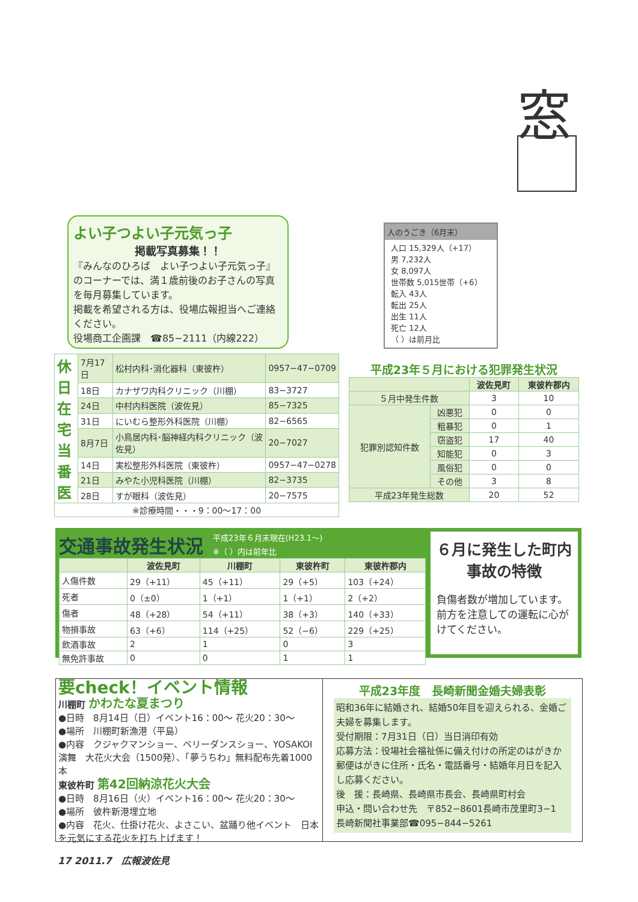窓
よい子つよい子元気っ子
掲載写真募集！！
『みんなのひろば　よい子つよい子元気っ子』のコーナーでは、満１歳前後のお子さんの写真を毎月募集しています。
掲載を希望される方は、役場広報担当へご連絡ください。
役場商工企画課　☎85−2111（内線222）
人のうごき（6月末）
人口 15,329人（+17）
男 7,232人
女 8,097人
世帯数 5,015世帯（+6）
転入 43人
転出 25人
出生 11人
死亡 12人
（ ）は前月比
| 休日在宅当番医 | 7月17日 | 松村内科･消化器科（東彼杵） | 0957−47−0709 |
| | 18日 | カナザワ内科クリニック（川棚） | 83−3727 |
| | 24日 | 中村内科医院（波佐見） | 85−7325 |
| | 31日 | にいむら整形外科医院（川棚） | 82−6565 |
| | 8月7日 | 小鳥居内科･脳神経内科クリニック（波佐見） | 20−7027 |
| | 14日 | 実松整形外科医院（東彼杵） | 0957−47−0278 |
| | 21日 | みやた小児科医院（川棚） | 82−3735 |
| | 28日 | すが眼科（波佐見） | 20−7575 |
| ※診療時間・・・9：00〜17：00 | | | |
平成23年５月における犯罪発生状況
| | | 波佐見町 | 東彼杵郡内 |
| --- | --- | --- | --- |
| ５月中発生件数 | | 3 | 10 |
| 犯罪別認知件数 | 凶悪犯 | 0 | 0 |
| | 粗暴犯 | 0 | 1 |
| | 窃盗犯 | 17 | 40 |
| | 知能犯 | 0 | 3 |
| | 風俗犯 | 0 | 0 |
| | その他 | 3 | 8 |
| 平成23年発生総数 | | 20 | 52 |
交通事故発生状況 平成23年６月末現在(H23.1〜)
※（ ）内は前年比
| | 波佐見町 | 川棚町 | 東彼杵町 | 東彼杵郡内 |
| --- | --- | --- | --- | --- |
| 人傷件数 | 29（+11） | 45（+11） | 29（+5） | 103（+24） |
| 死者 | 0（±0） | 1（+1） | 1（+1） | 2（+2） |
| 傷者 | 48（+28） | 54（+11） | 38（+3） | 140（+33） |
| 物損事故 | 63（+6） | 114（+25） | 52（−6） | 229（+25） |
| 飲酒事故 | 2 | 1 | 0 | 3 |
| 無免許事故 | 0 | 0 | 1 | 1 |
６月に発生した町内事故の特徴
負傷者数が増加しています。前方を注意しての運転に心がけてください。
要check！イベント情報
川棚町 かわたな夏まつり
●日時　8月14日（日）イベント16：00〜 花火20：30〜
●場所　川棚町新漁港（平島）
●内容　クジャクマンショー、ベリーダンスショー、YOSAKOI演舞　大花火大会（1500発）、「夢うちわ」無料配布先着1000本
東彼杵町 第42回納涼花火大会
●日時　8月16日（火）イベント16：00〜 花火20：30〜
●場所　彼杵新港埋立地
●内容　花火、仕掛け花火、よさこい、盆踊り他イベント　日本を元気にする花火を打ち上げます！
平成23年度　長崎新聞金婚夫婦表彰
昭和36年に結婚され、結婚50年目を迎えられる、金婚ご夫婦を募集します。
受付期限：7月31日（日）当日消印有効
応募方法：役場社会福祉係に備え付けの所定のはがきか郵便はがきに住所・氏名・電話番号・結婚年月日を記入し応募ください。
後　援：長崎県、長崎県市長会、長崎県町村会
申込・問い合わせ先　〒852−8601長崎市茂里町3−1　長崎新聞社事業部☎095−844−5261
17 2011.7　広報波佐見